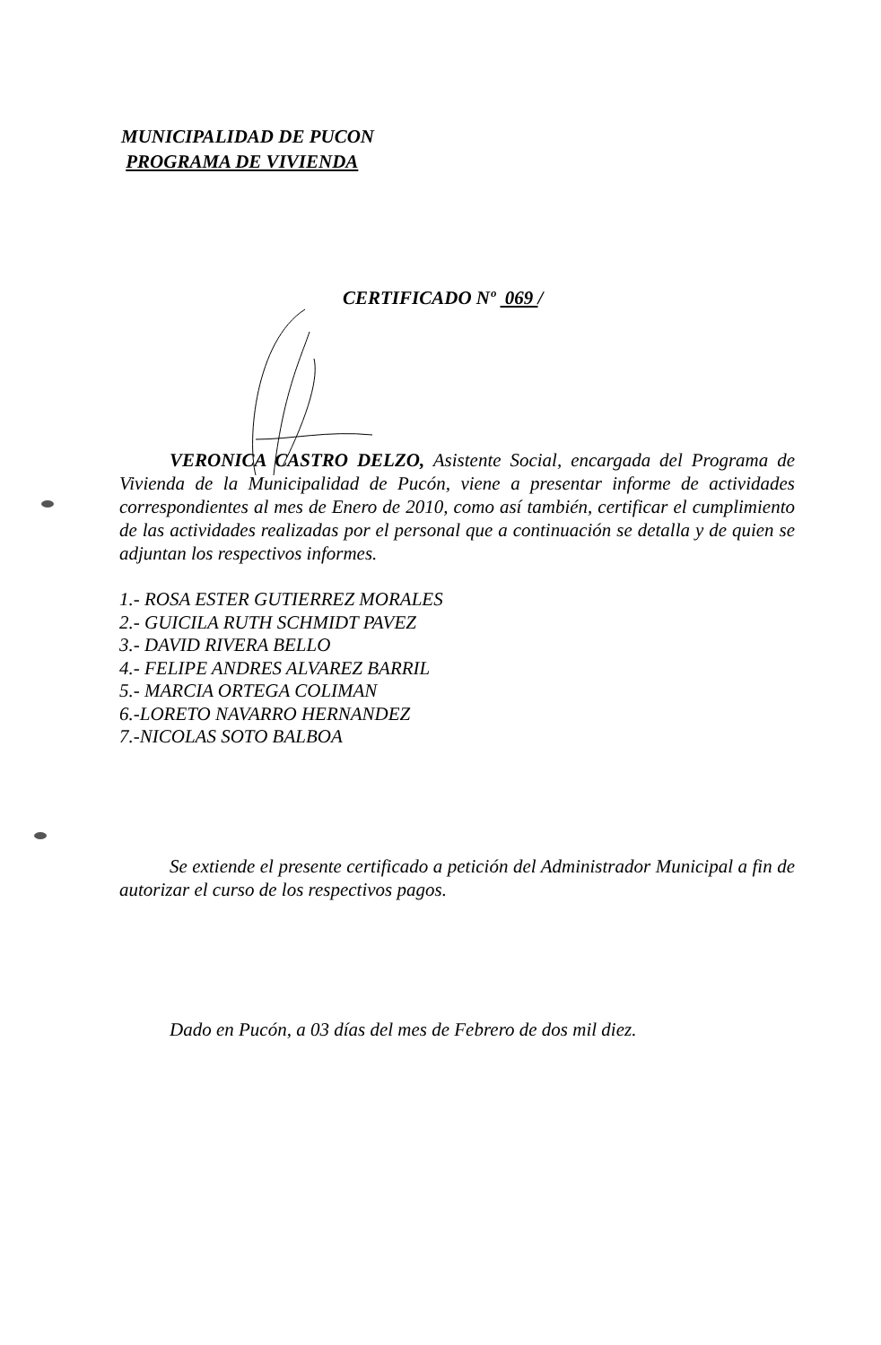MUNICIPALIDAD DE PUCON
PROGRAMA DE VIVIENDA
CERTIFICADO Nº 069 /
VERONICA CASTRO DELZO, Asistente Social, encargada del Programa de Vivienda de la Municipalidad de Pucón, viene a presentar informe de actividades correspondientes al mes de Enero de 2010, como así también, certificar el cumplimiento de las actividades realizadas por el personal que a continuación se detalla y de quien se adjuntan los respectivos informes.
1.- ROSA ESTER GUTIERREZ MORALES
2.- GUICILA RUTH SCHMIDT PAVEZ
3.- DAVID RIVERA BELLO
4.- FELIPE ANDRES ALVAREZ BARRIL
5.- MARCIA ORTEGA COLIMAN
6.-LORETO NAVARRO HERNANDEZ
7.-NICOLAS SOTO BALBOA
Se extiende el presente certificado a petición del Administrador Municipal a fin de autorizar el curso de los respectivos pagos.
Dado en Pucón, a 03 días del mes de Febrero de dos mil diez.